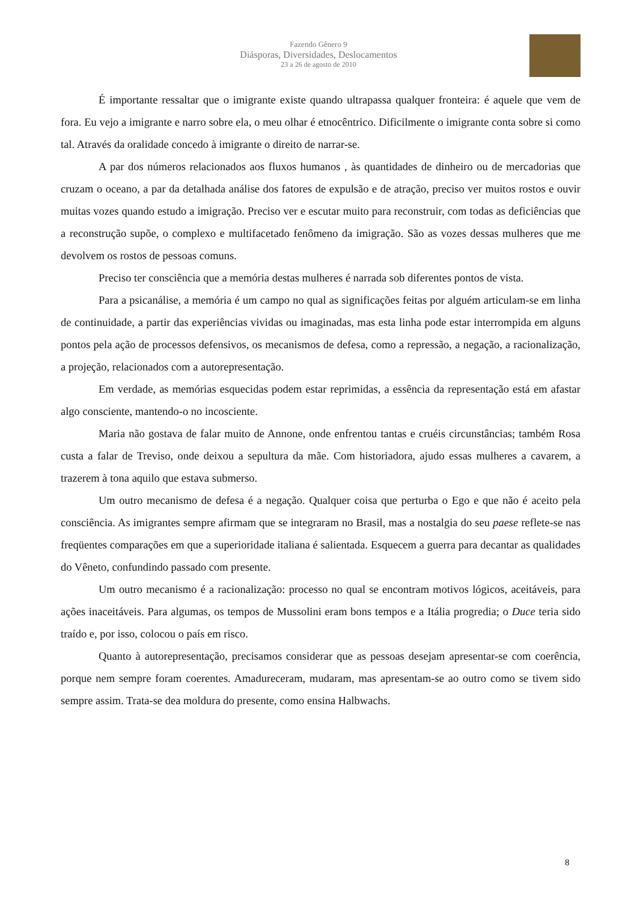Fazendo Gênero 9
Diásporas, Diversidades, Deslocamentos
23 a 26 de agosto de 2010
É importante ressaltar que o imigrante existe quando ultrapassa qualquer fronteira: é aquele que vem de fora. Eu vejo a imigrante e narro sobre ela, o meu olhar é etnocêntrico. Dificilmente o imigrante conta sobre si como tal. Através da oralidade concedo à imigrante o direito de narrar-se.
A par dos números relacionados aos fluxos humanos , às quantidades de dinheiro ou de mercadorias que cruzam o oceano, a par da detalhada análise dos fatores de expulsão e de atração, preciso ver muitos rostos e ouvir muitas vozes quando estudo a imigração. Preciso ver e escutar muito para reconstruir, com todas as deficiências que a reconstrução supõe, o complexo e multifacetado fenômeno da imigração. São as vozes dessas mulheres que me devolvem os rostos de pessoas comuns.
Preciso ter consciência que a memória destas mulheres é narrada sob diferentes pontos de vista.
Para a psicanálise, a memória é um campo no qual as significações feitas por alguém articulam-se em linha de continuidade, a partir das experiências vividas ou imaginadas, mas esta linha pode estar interrompida em alguns pontos pela ação de processos defensivos, os mecanismos de defesa, como a repressão, a negação, a racionalização, a projeção, relacionados com a autorepresentação.
Em verdade, as memórias esquecidas podem estar reprimidas, a essência da representação está em afastar algo consciente, mantendo-o no incosciente.
Maria não gostava de falar muito de Annone, onde enfrentou tantas e cruéis circunstâncias; também Rosa custa a falar de Treviso, onde deixou a sepultura da mãe. Com historiadora, ajudo essas mulheres a cavarem, a trazerem à tona aquilo que estava submerso.
Um outro mecanismo de defesa é a negação. Qualquer coisa que perturba o Ego e que não é aceito pela consciência. As imigrantes sempre afirmam que se integraram no Brasil, mas a nostalgia do seu paese reflete-se nas freqüentes comparações em que a superioridade italiana é salientada. Esquecem a guerra para decantar as qualidades do Vêneto, confundindo passado com presente.
Um outro mecanismo é a racionalização: processo no qual se encontram motivos lógicos, aceitáveis, para ações inaceitáveis. Para algumas, os tempos de Mussolini eram bons tempos e a Itália progredia; o Duce teria sido traído e, por isso, colocou o país em risco.
Quanto à autorepresentação, precisamos considerar que as pessoas desejam apresentar-se com coerência, porque nem sempre foram coerentes. Amadureceram, mudaram, mas apresentam-se ao outro como se tivem sido sempre assim. Trata-se dea moldura do presente, como ensina Halbwachs.
8